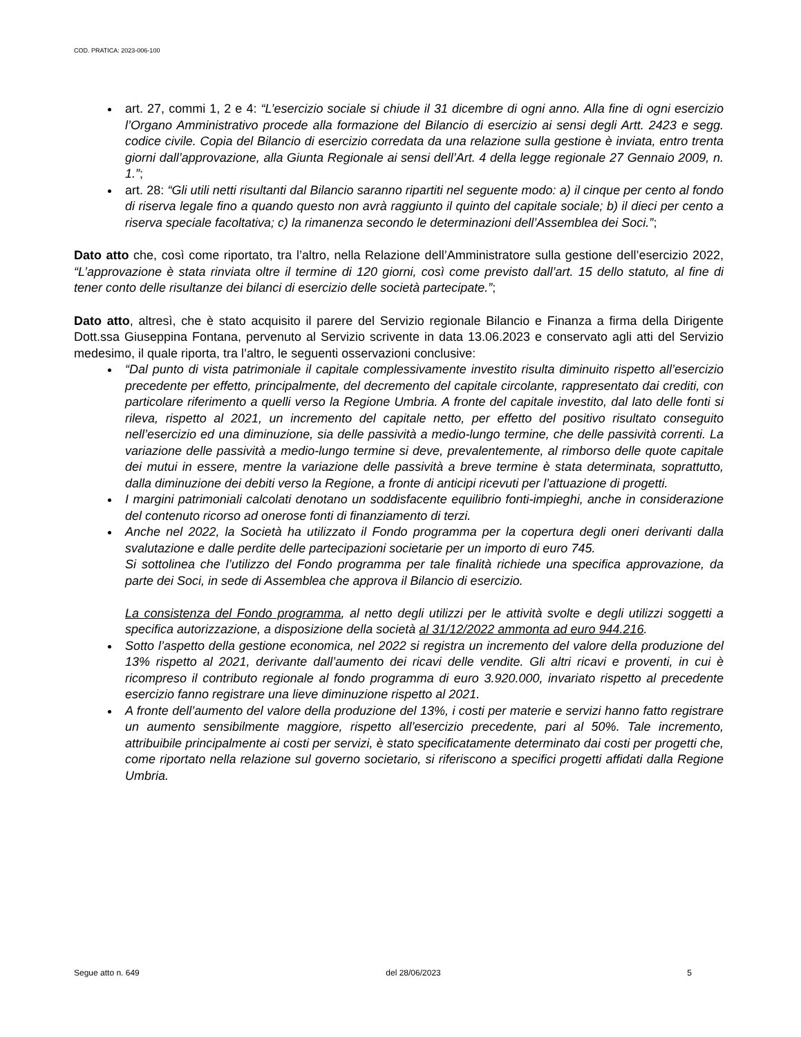COD. PRATICA: 2023-006-100
art. 27, commi 1, 2 e 4: “L’esercizio sociale si chiude il 31 dicembre di ogni anno. Alla fine di ogni esercizio l’Organo Amministrativo procede alla formazione del Bilancio di esercizio ai sensi degli Artt. 2423 e segg. codice civile. Copia del Bilancio di esercizio corredata da una relazione sulla gestione è inviata, entro trenta giorni dall’approvazione, alla Giunta Regionale ai sensi dell’Art. 4 della legge regionale 27 Gennaio 2009, n. 1.”;
art. 28: “Gli utili netti risultanti dal Bilancio saranno ripartiti nel seguente modo: a) il cinque per cento al fondo di riserva legale fino a quando questo non avrà raggiunto il quinto del capitale sociale; b) il dieci per cento a riserva speciale facoltativa; c) la rimanenza secondo le determinazioni dell’Assemblea dei Soci.”;
Dato atto che, così come riportato, tra l’altro, nella Relazione dell’Amministratore sulla gestione dell’esercizio 2022, “L’approvazione è stata rinviata oltre il termine di 120 giorni, così come previsto dall’art. 15 dello statuto, al fine di tener conto delle risultanze dei bilanci di esercizio delle società partecipate.”;
Dato atto, altresì, che è stato acquisito il parere del Servizio regionale Bilancio e Finanza a firma della Dirigente Dott.ssa Giuseppina Fontana, pervenuto al Servizio scrivente in data 13.06.2023 e conservato agli atti del Servizio medesimo, il quale riporta, tra l’altro, le seguenti osservazioni conclusive:
“Dal punto di vista patrimoniale il capitale complessivamente investito risulta diminuito rispetto all’esercizio precedente per effetto, principalmente, del decremento del capitale circolante, rappresentato dai crediti, con particolare riferimento a quelli verso la Regione Umbria. A fronte del capitale investito, dal lato delle fonti si rileva, rispetto al 2021, un incremento del capitale netto, per effetto del positivo risultato conseguito nell’esercizio ed una diminuzione, sia delle passività a medio-lungo termine, che delle passività correnti. La variazione delle passività a medio-lungo termine si deve, prevalentemente, al rimborso delle quote capitale dei mutui in essere, mentre la variazione delle passività a breve termine è stata determinata, soprattutto, dalla diminuzione dei debiti verso la Regione, a fronte di anticipi ricevuti per l’attuazione di progetti.
I margini patrimoniali calcolati denotano un soddisfacente equilibrio fonti-impieghi, anche in considerazione del contenuto ricorso ad onerose fonti di finanziamento di terzi.
Anche nel 2022, la Società ha utilizzato il Fondo programma per la copertura degli oneri derivanti dalla svalutazione e dalle perdite delle partecipazioni societarie per un importo di euro 745.
Si sottolinea che l’utilizzo del Fondo programma per tale finalità richiede una specifica approvazione, da parte dei Soci, in sede di Assemblea che approva il Bilancio di esercizio.
La consistenza del Fondo programma, al netto degli utilizzi per le attività svolte e degli utilizzi soggetti a specifica autorizzazione, a disposizione della società al 31/12/2022 ammonta ad euro 944.216.
Sotto l’aspetto della gestione economica, nel 2022 si registra un incremento del valore della produzione del 13% rispetto al 2021, derivante dall’aumento dei ricavi delle vendite. Gli altri ricavi e proventi, in cui è ricompreso il contributo regionale al fondo programma di euro 3.920.000, invariato rispetto al precedente esercizio fanno registrare una lieve diminuzione rispetto al 2021.
A fronte dell’aumento del valore della produzione del 13%, i costi per materie e servizi hanno fatto registrare un aumento sensibilmente maggiore, rispetto all’esercizio precedente, pari al 50%. Tale incremento, attribuibile principalmente ai costi per servizi, è stato specificatamente determinato dai costi per progetti che, come riportato nella relazione sul governo societario, si riferiscono a specifici progetti affidati dalla Regione Umbria.
Segue atto n. 649 del 28/06/2023 5